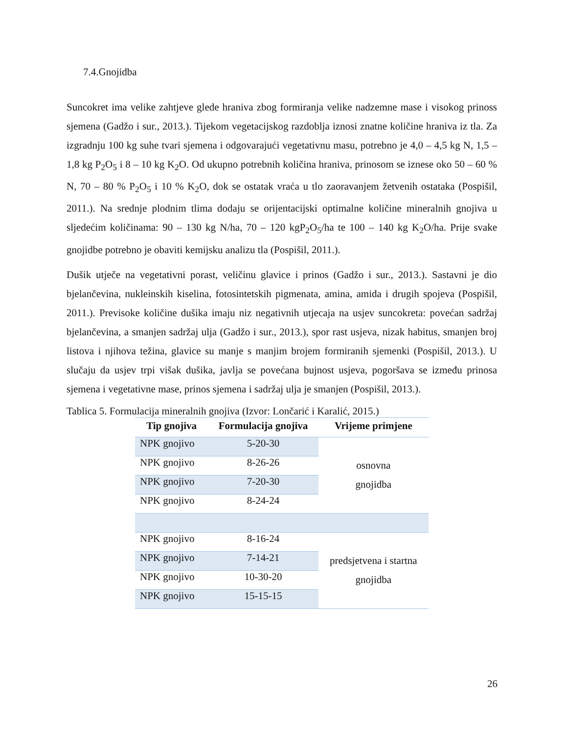7.4.Gnojidba
Suncokret ima velike zahtjeve glede hraniva zbog formiranja velike nadzemne mase i visokog prinoss sjemena (Gadžo i sur., 2013.). Tijekom vegetacijskog razdoblja iznosi znatne količine hraniva iz tla. Za izgradnju 100 kg suhe tvari sjemena i odgovarajući vegetativnu masu, potrebno je 4,0 – 4,5 kg N, 1,5 – 1,8 kg P<sub>2</sub>O<sub>5</sub> i 8 – 10 kg K<sub>2</sub>O. Od ukupno potrebnih količina hraniva, prinosom se iznese oko 50 – 60 % N, 70 – 80 % P<sub>2</sub>O<sub>5</sub> i 10 % K<sub>2</sub>O, dok se ostatak vraća u tlo zaoravanjem žetvenih ostataka (Pospišil, 2011.). Na srednje plodnim tlima dodaju se orijentacijski optimalne količine mineralnih gnojiva u sljedećim količinama: 90 – 130 kg N/ha, 70 – 120 kgP<sub>2</sub>O<sub>5</sub>/ha te 100 – 140 kg K<sub>2</sub>O/ha. Prije svake gnojidbe potrebno je obaviti kemijsku analizu tla (Pospišil, 2011.).
Dušik utječe na vegetativni porast, veličinu glavice i prinos (Gadžo i sur., 2013.). Sastavni je dio bjelančevina, nukleinskih kiselina, fotosintetskih pigmenata, amina, amida i drugih spojeva (Pospišil, 2011.). Previsoke količine dušika imaju niz negativnih utjecaja na usjev suncokreta: povećan sadržaj bjelančevina, a smanjen sadržaj ulja (Gadžo i sur., 2013.), spor rast usjeva, nizak habitus, smanjen broj listova i njihova težina, glavice su manje s manjim brojem formiranih sjemenki (Pospišil, 2013.). U slučaju da usjev trpi višak dušika, javlja se povećana bujnost usjeva, pogoršava se između prinosa sjemena i vegetativne mase, prinos sjemena i sadržaj ulja je smanjen (Pospišil, 2013.).
Tablica 5. Formulacija mineralnih gnojiva (Izvor: Lončarić i Karalić, 2015.)
| Tip gnojiva | Formulacija gnojiva | Vrijeme primjene |
| --- | --- | --- |
| NPK gnojivo | 5-20-30 | osnovna gnojidba |
| NPK gnojivo | 8-26-26 | |
| NPK gnojivo | 7-20-30 | |
| NPK gnojivo | 8-24-24 | |
| NPK gnojivo | 8-16-24 | predsjetvena i startna gnojidba |
| NPK gnojivo | 7-14-21 | |
| NPK gnojivo | 10-30-20 | |
| NPK gnojivo | 15-15-15 | |
26